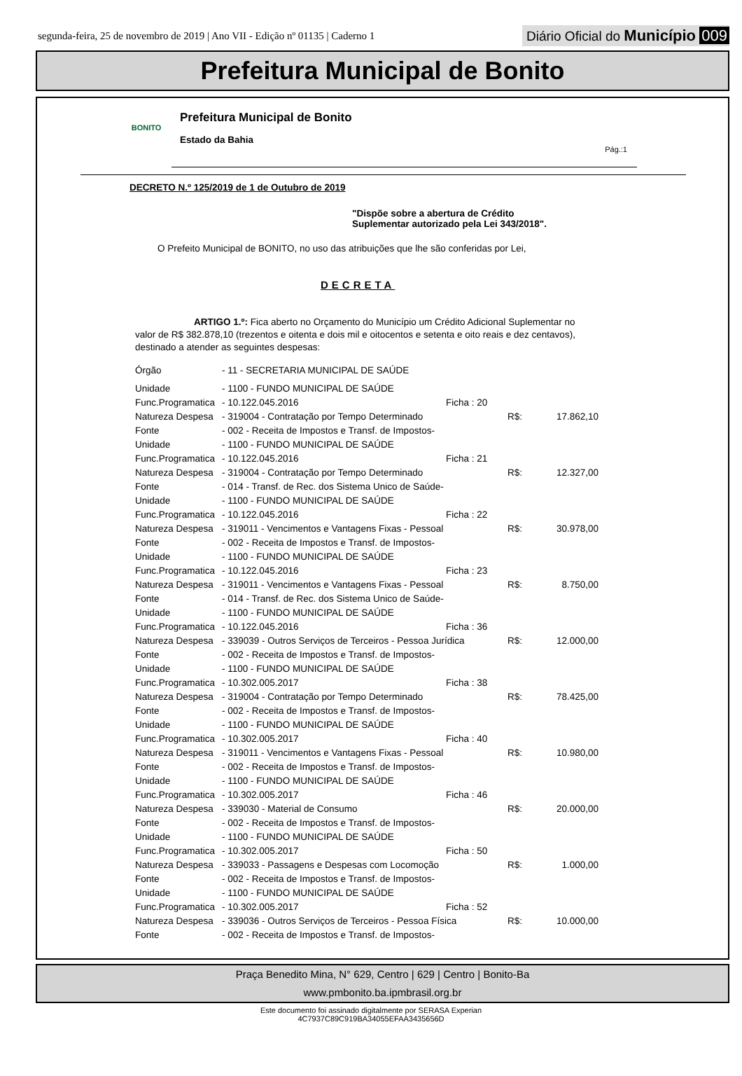segunda-feira, 25 de novembro de 2019 | Ano VII - Edição nº 01135 | Caderno 1
Diário Oficial do Município 009
Prefeitura Municipal de Bonito
BONITO
Prefeitura Municipal de Bonito
Estado da Bahia
Pág.:1
DECRETO N.º 125/2019 de 1 de Outubro de 2019
"Dispõe sobre a abertura de Crédito
Suplementar autorizado pela Lei 343/2018".
O Prefeito Municipal de BONITO, no uso das atribuições que lhe são conferidas por Lei,
DECRETA
ARTIGO 1.º: Fica aberto no Orçamento do Município um Crédito Adicional Suplementar no valor de R$ 382.878,10 (trezentos e oitenta e dois mil e oitocentos e setenta e oito reais e dez centavos), destinado a atender as seguintes despesas:
| Órgão | - 11 - SECRETARIA MUNICIPAL DE SAÚDE | | | |
| Unidade | - 1100 - FUNDO MUNICIPAL DE SAÚDE | | | |
| Func.Programatica | - 10.122.045.2016 | Ficha : 20 | | |
| Natureza Despesa | - 319004 - Contratação por Tempo Determinado | | R$: | 17.862,10 |
| Fonte | - 002 - Receita de Impostos e Transf. de Impostos- | | | |
| Unidade | - 1100 - FUNDO MUNICIPAL DE SAÚDE | | | |
| Func.Programatica | - 10.122.045.2016 | Ficha : 21 | | |
| Natureza Despesa | - 319004 - Contratação por Tempo Determinado | | R$: | 12.327,00 |
| Fonte | - 014 - Transf. de Rec. dos Sistema Unico de Saúde- | | | |
| Unidade | - 1100 - FUNDO MUNICIPAL DE SAÚDE | | | |
| Func.Programatica | - 10.122.045.2016 | Ficha : 22 | | |
| Natureza Despesa | - 319011 - Vencimentos e Vantagens Fixas - Pessoal | | R$: | 30.978,00 |
| Fonte | - 002 - Receita de Impostos e Transf. de Impostos- | | | |
| Unidade | - 1100 - FUNDO MUNICIPAL DE SAÚDE | | | |
| Func.Programatica | - 10.122.045.2016 | Ficha : 23 | | |
| Natureza Despesa | - 319011 - Vencimentos e Vantagens Fixas - Pessoal | | R$: | 8.750,00 |
| Fonte | - 014 - Transf. de Rec. dos Sistema Unico de Saúde- | | | |
| Unidade | - 1100 - FUNDO MUNICIPAL DE SAÚDE | | | |
| Func.Programatica | - 10.122.045.2016 | Ficha : 36 | | |
| Natureza Despesa | - 339039 - Outros Serviços de Terceiros - Pessoa Jurídica | | R$: | 12.000,00 |
| Fonte | - 002 - Receita de Impostos e Transf. de Impostos- | | | |
| Unidade | - 1100 - FUNDO MUNICIPAL DE SAÚDE | | | |
| Func.Programatica | - 10.302.005.2017 | Ficha : 38 | | |
| Natureza Despesa | - 319004 - Contratação por Tempo Determinado | | R$: | 78.425,00 |
| Fonte | - 002 - Receita de Impostos e Transf. de Impostos- | | | |
| Unidade | - 1100 - FUNDO MUNICIPAL DE SAÚDE | | | |
| Func.Programatica | - 10.302.005.2017 | Ficha : 40 | | |
| Natureza Despesa | - 319011 - Vencimentos e Vantagens Fixas - Pessoal | | R$: | 10.980,00 |
| Fonte | - 002 - Receita de Impostos e Transf. de Impostos- | | | |
| Unidade | - 1100 - FUNDO MUNICIPAL DE SAÚDE | | | |
| Func.Programatica | - 10.302.005.2017 | Ficha : 46 | | |
| Natureza Despesa | - 339030 - Material de Consumo | | R$: | 20.000,00 |
| Fonte | - 002 - Receita de Impostos e Transf. de Impostos- | | | |
| Unidade | - 1100 - FUNDO MUNICIPAL DE SAÚDE | | | |
| Func.Programatica | - 10.302.005.2017 | Ficha : 50 | | |
| Natureza Despesa | - 339033 - Passagens e Despesas com Locomoção | | R$: | 1.000,00 |
| Fonte | - 002 - Receita de Impostos e Transf. de Impostos- | | | |
| Unidade | - 1100 - FUNDO MUNICIPAL DE SAÚDE | | | |
| Func.Programatica | - 10.302.005.2017 | Ficha : 52 | | |
| Natureza Despesa | - 339036 - Outros Serviços de Terceiros - Pessoa Física | | R$: | 10.000,00 |
| Fonte | - 002 - Receita de Impostos e Transf. de Impostos- | | | |
Praça Benedito Mina, N° 629, Centro | 629 | Centro | Bonito-Ba
www.pmbonito.ba.ipmbrasil.org.br
Este documento foi assinado digitalmente por SERASA Experian
4C7937C89C919BA34055EFAA3435656D